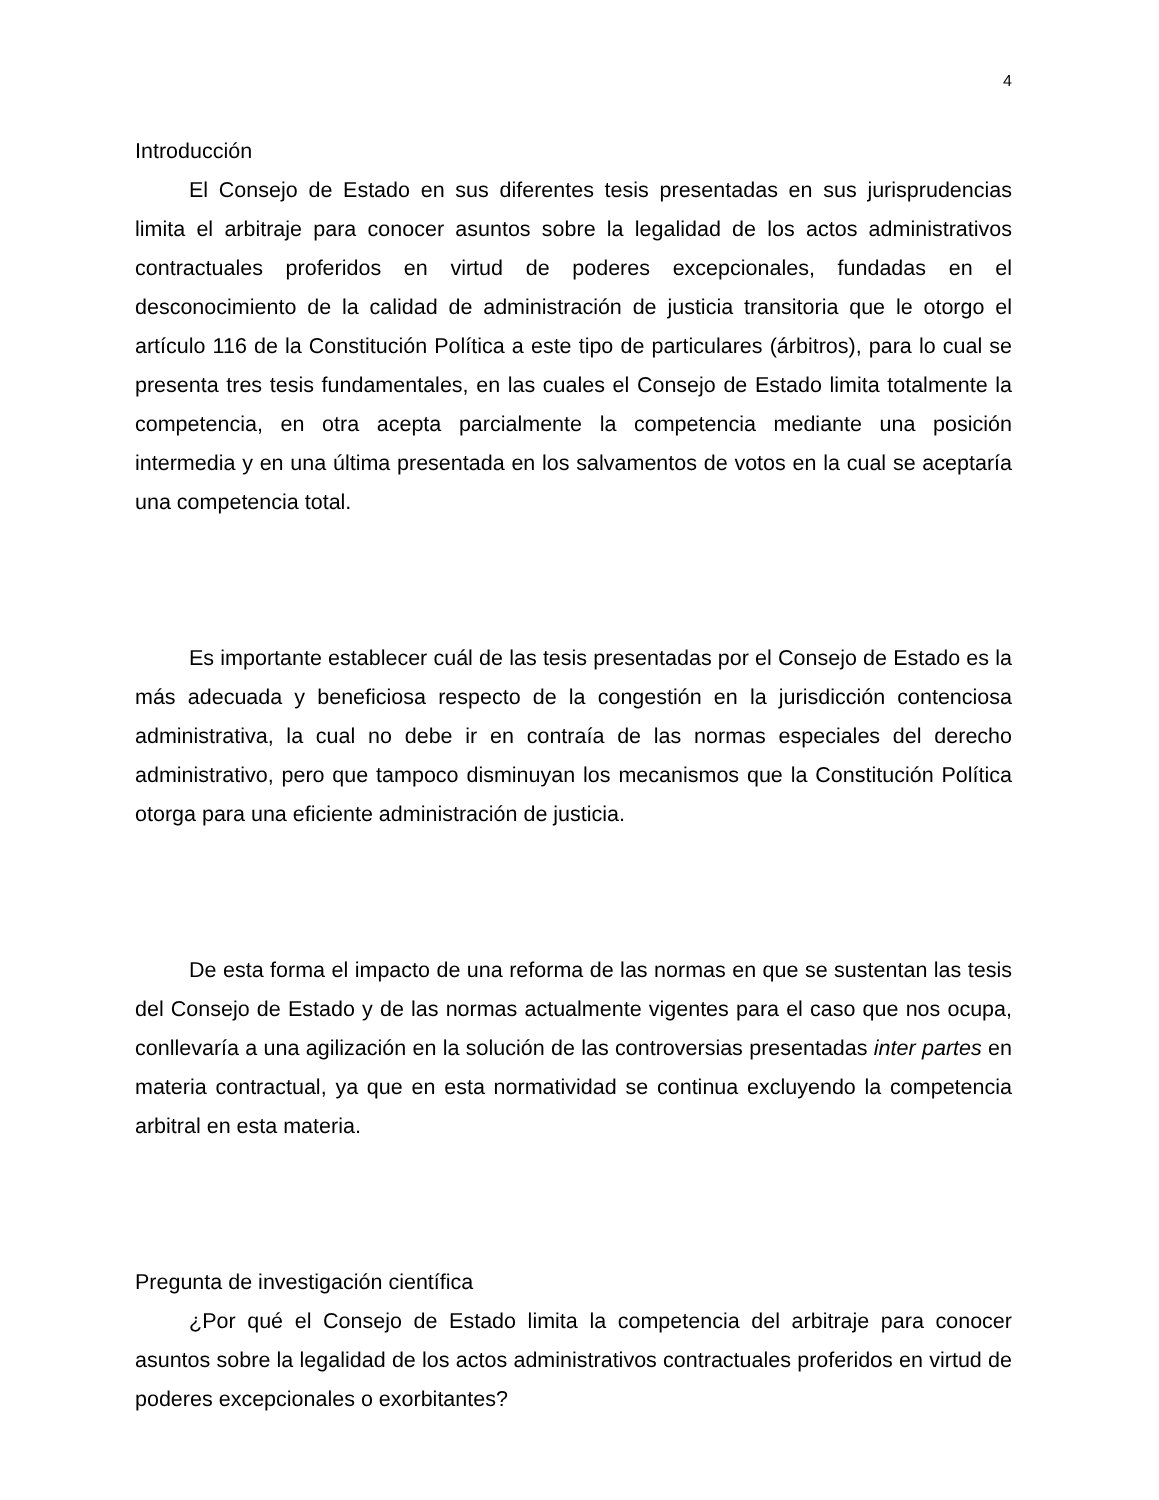4
Introducción
El Consejo de Estado en sus diferentes tesis presentadas en sus jurisprudencias limita el arbitraje para conocer asuntos sobre la legalidad de los actos administrativos contractuales proferidos en virtud de poderes excepcionales, fundadas en el desconocimiento de la calidad de administración de justicia transitoria que le otorgo el artículo 116 de la Constitución Política a este tipo de particulares (árbitros), para lo cual se presenta tres tesis fundamentales, en las cuales el Consejo de Estado limita totalmente la competencia, en otra acepta parcialmente la competencia mediante una posición intermedia y en una última presentada en los salvamentos de votos en la cual se aceptaría una competencia total.
Es importante establecer cuál de las tesis presentadas por el Consejo de Estado es la más adecuada y beneficiosa respecto de la congestión en la jurisdicción contenciosa administrativa, la cual no debe ir en contraía de las normas especiales del derecho administrativo, pero que tampoco disminuyan los mecanismos que la Constitución Política otorga para una eficiente administración de justicia.
De esta forma el impacto de una reforma de las normas en que se sustentan las tesis del Consejo de Estado y de las normas actualmente vigentes para el caso que nos ocupa, conllevaría a una agilización en la solución de las controversias presentadas inter partes en materia contractual, ya que en esta normatividad se continua excluyendo la competencia arbitral en esta materia.
Pregunta de investigación científica
¿Por qué el Consejo de Estado limita la competencia del arbitraje para conocer asuntos sobre la legalidad de los actos administrativos contractuales proferidos en virtud de poderes excepcionales o exorbitantes?